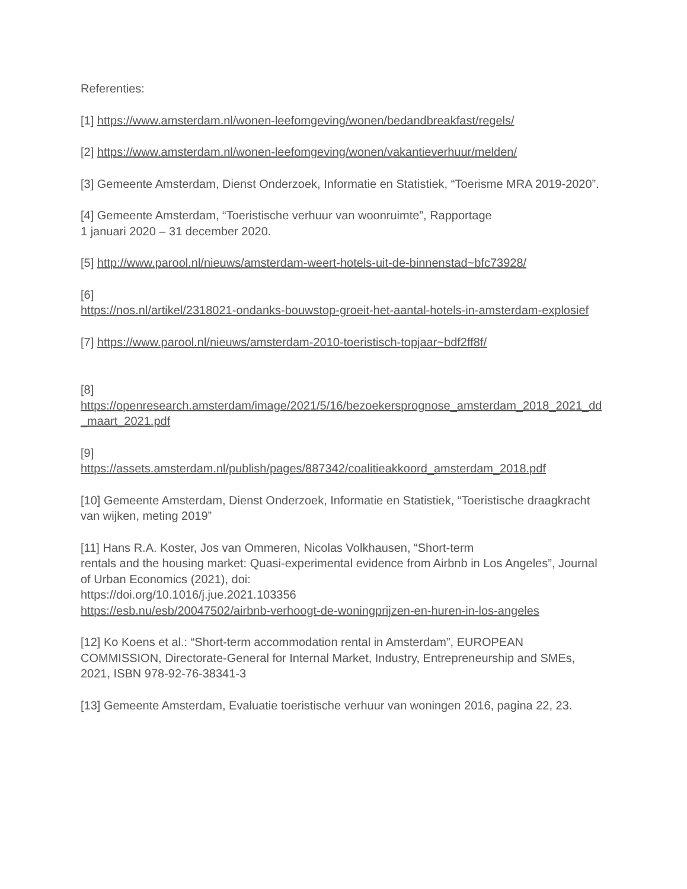Referenties:
[1] https://www.amsterdam.nl/wonen-leefomgeving/wonen/bedandbreakfast/regels/
[2] https://www.amsterdam.nl/wonen-leefomgeving/wonen/vakantieverhuur/melden/
[3] Gemeente Amsterdam, Dienst Onderzoek, Informatie en Statistiek, “Toerisme MRA 2019-2020”.
[4] Gemeente Amsterdam, “Toeristische verhuur van woonruimte”, Rapportage
1 januari 2020 – 31 december 2020.
[5] http://www.parool.nl/nieuws/amsterdam-weert-hotels-uit-de-binnenstad~bfc73928/
[6]
https://nos.nl/artikel/2318021-ondanks-bouwstop-groeit-het-aantal-hotels-in-amsterdam-explosief
[7] https://www.parool.nl/nieuws/amsterdam-2010-toeristisch-topjaar~bdf2ff8f/
[8]
https://openresearch.amsterdam/image/2021/5/16/bezoekersprognose_amsterdam_2018_2021_dd_maart_2021.pdf
[9]
https://assets.amsterdam.nl/publish/pages/887342/coalitieakkoord_amsterdam_2018.pdf
[10] Gemeente Amsterdam, Dienst Onderzoek, Informatie en Statistiek, “Toeristische draagkracht van wijken, meting 2019”
[11] Hans R.A. Koster, Jos van Ommeren, Nicolas Volkhausen, “Short-term
rentals and the housing market: Quasi-experimental evidence from Airbnb in Los Angeles”, Journal of Urban Economics (2021), doi:
https://doi.org/10.1016/j.jue.2021.103356
https://esb.nu/esb/20047502/airbnb-verhoogt-de-woningprijzen-en-huren-in-los-angeles
[12] Ko Koens et al.: “Short-term accommodation rental in Amsterdam”, EUROPEAN COMMISSION, Directorate-General for Internal Market, Industry, Entrepreneurship and SMEs, 2021, ISBN 978-92-76-38341-3
[13] Gemeente Amsterdam, Evaluatie toeristische verhuur van woningen 2016, pagina 22, 23.